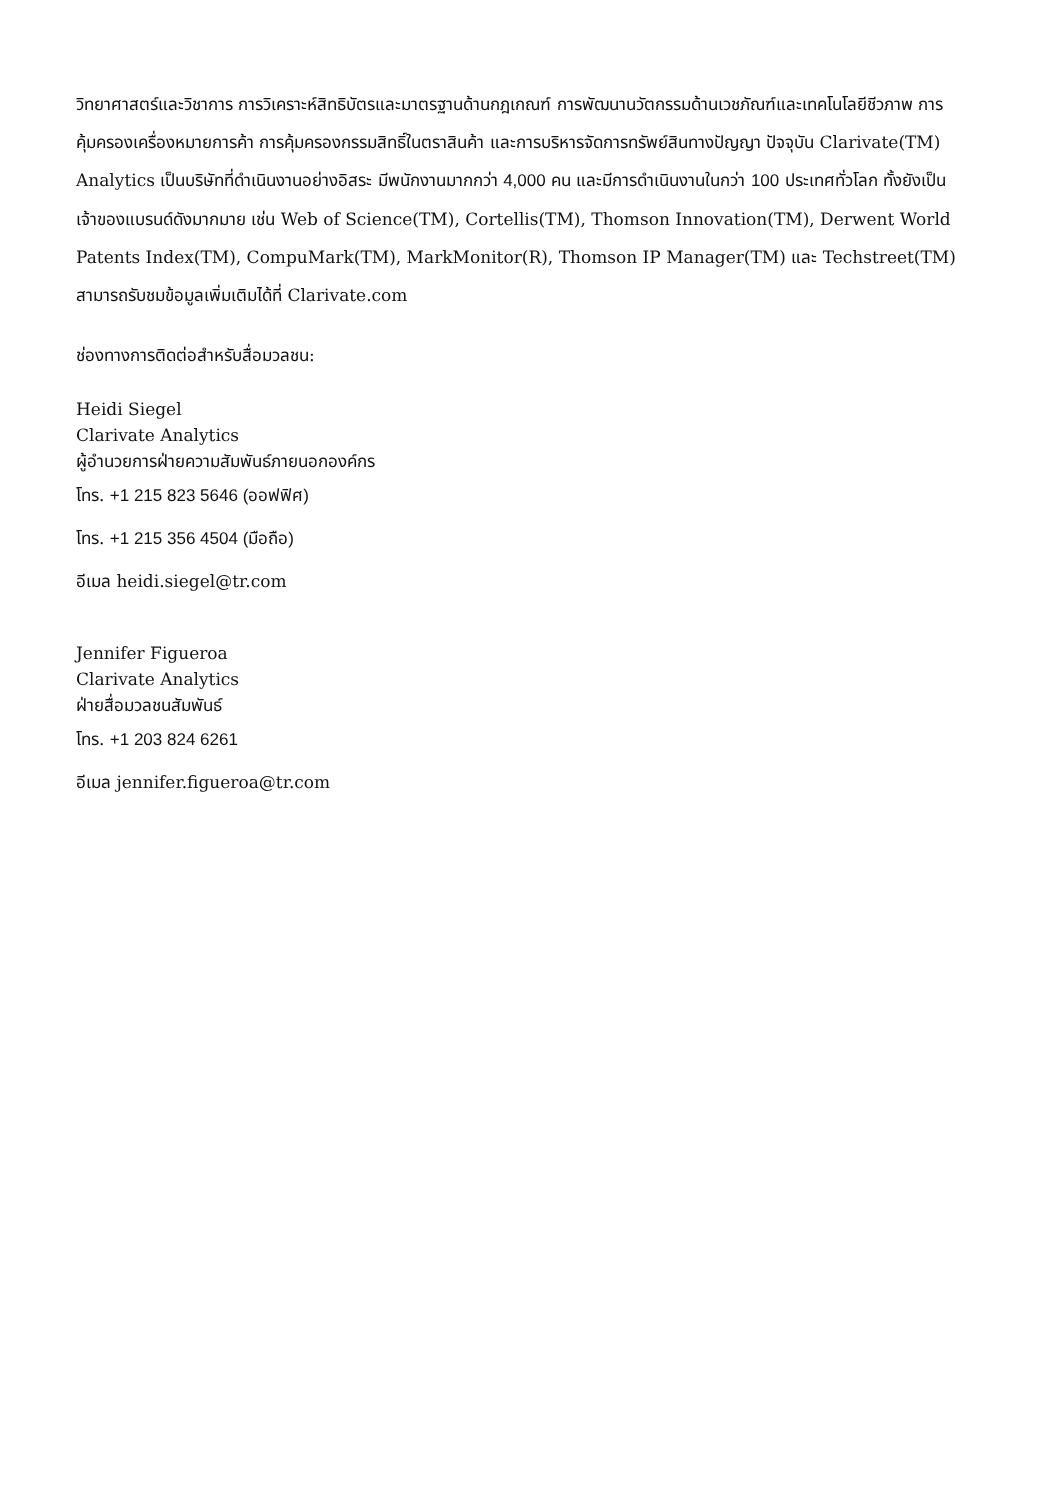วิทยาศาสตร์และวิชาการ การวิเคราะห์สิทธิบัตรและมาตรฐานด้านกฎเกณฑ์ การพัฒนานวัตกรรมด้านเวชภัณฑ์และเทคโนโลยีชีวภาพ การคุ้มครองเครื่องหมายการค้า การคุ้มครองกรรมสิทธิ์ในตราสินค้า และการบริหารจัดการทรัพย์สินทางปัญญา ปัจจุบัน Clarivate(TM) Analytics เป็นบริษัทที่ดำเนินงานอย่างอิสระ มีพนักงานมากกว่า 4,000 คน และมีการดำเนินงานในกว่า 100 ประเทศทั่วโลก ทั้งยังเป็นเจ้าของแบรนด์ดังมากมาย เช่น Web of Science(TM), Cortellis(TM), Thomson Innovation(TM), Derwent World Patents Index(TM), CompuMark(TM), MarkMonitor(R), Thomson IP Manager(TM) และ Techstreet(TM) สามารถรับชมข้อมูลเพิ่มเติมได้ที่ Clarivate.com
ช่องทางการติดต่อสำหรับสื่อมวลชน:
Heidi Siegel
Clarivate Analytics
ผู้อำนวยการฝ่ายความสัมพันธ์ภายนอกองค์กร
โทร. +1 215 823 5646 (ออฟฟิศ)
โทร. +1 215 356 4504 (มือถือ)
อีเมล heidi.siegel@tr.com
Jennifer Figueroa
Clarivate Analytics
ฝ่ายสื่อมวลชนสัมพันธ์
โทร. +1 203 824 6261
อีเมล jennifer.figueroa@tr.com